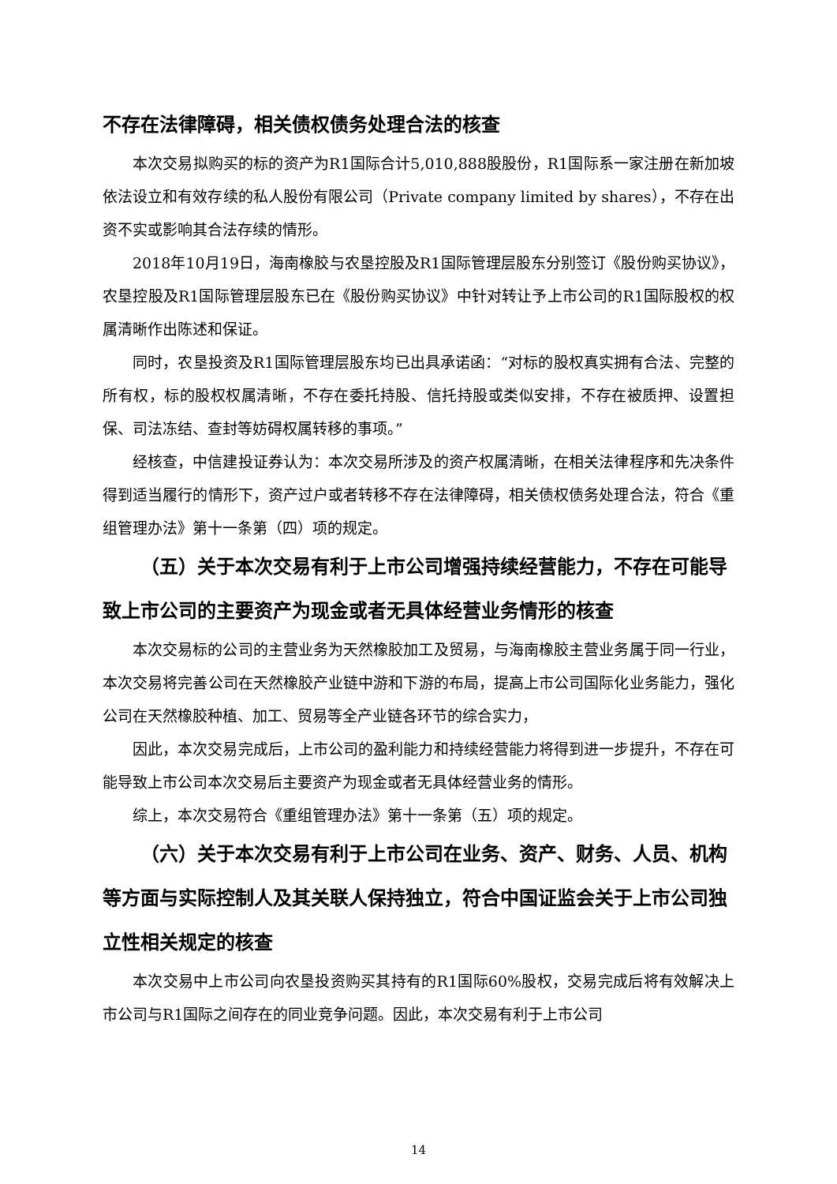不存在法律障碍，相关债权债务处理合法的核查
本次交易拟购买的标的资产为R1国际合计5,010,888股股份，R1国际系一家注册在新加坡依法设立和有效存续的私人股份有限公司（Private company limited by shares），不存在出资不实或影响其合法存续的情形。
2018年10月19日，海南橡胶与农垦控股及R1国际管理层股东分别签订《股份购买协议》，农垦控股及R1国际管理层股东已在《股份购买协议》中针对转让予上市公司的R1国际股权的权属清晰作出陈述和保证。
同时，农垦投资及R1国际管理层股东均已出具承诺函：“对标的股权真实拥有合法、完整的所有权，标的股权权属清晰，不存在委托持股、信托持股或类似安排，不存在被质押、设置担保、司法冻结、查封等妨碍权属转移的事项。”
经核查，中信建投证券认为：本次交易所涉及的资产权属清晰，在相关法律程序和先决条件得到适当履行的情形下，资产过户或者转移不存在法律障碍，相关债权债务处理合法，符合《重组管理办法》第十一条第（四）项的规定。
（五）关于本次交易有利于上市公司增强持续经营能力，不存在可能导致上市公司的主要资产为现金或者无具体经营业务情形的核查
本次交易标的公司的主营业务为天然橡胶加工及贸易，与海南橡胶主营业务属于同一行业，本次交易将完善公司在天然橡胶产业链中游和下游的布局，提高上市公司国际化业务能力，强化公司在天然橡胶种植、加工、贸易等全产业链各环节的综合实力，
因此，本次交易完成后，上市公司的盈利能力和持续经营能力将得到进一步提升，不存在可能导致上市公司本次交易后主要资产为现金或者无具体经营业务的情形。
综上，本次交易符合《重组管理办法》第十一条第（五）项的规定。
（六）关于本次交易有利于上市公司在业务、资产、财务、人员、机构等方面与实际控制人及其关联人保持独立，符合中国证监会关于上市公司独立性相关规定的核查
本次交易中上市公司向农垦投资购买其持有的R1国际60%股权，交易完成后将有效解决上市公司与R1国际之间存在的同业竞争问题。因此，本次交易有利于上市公司
14